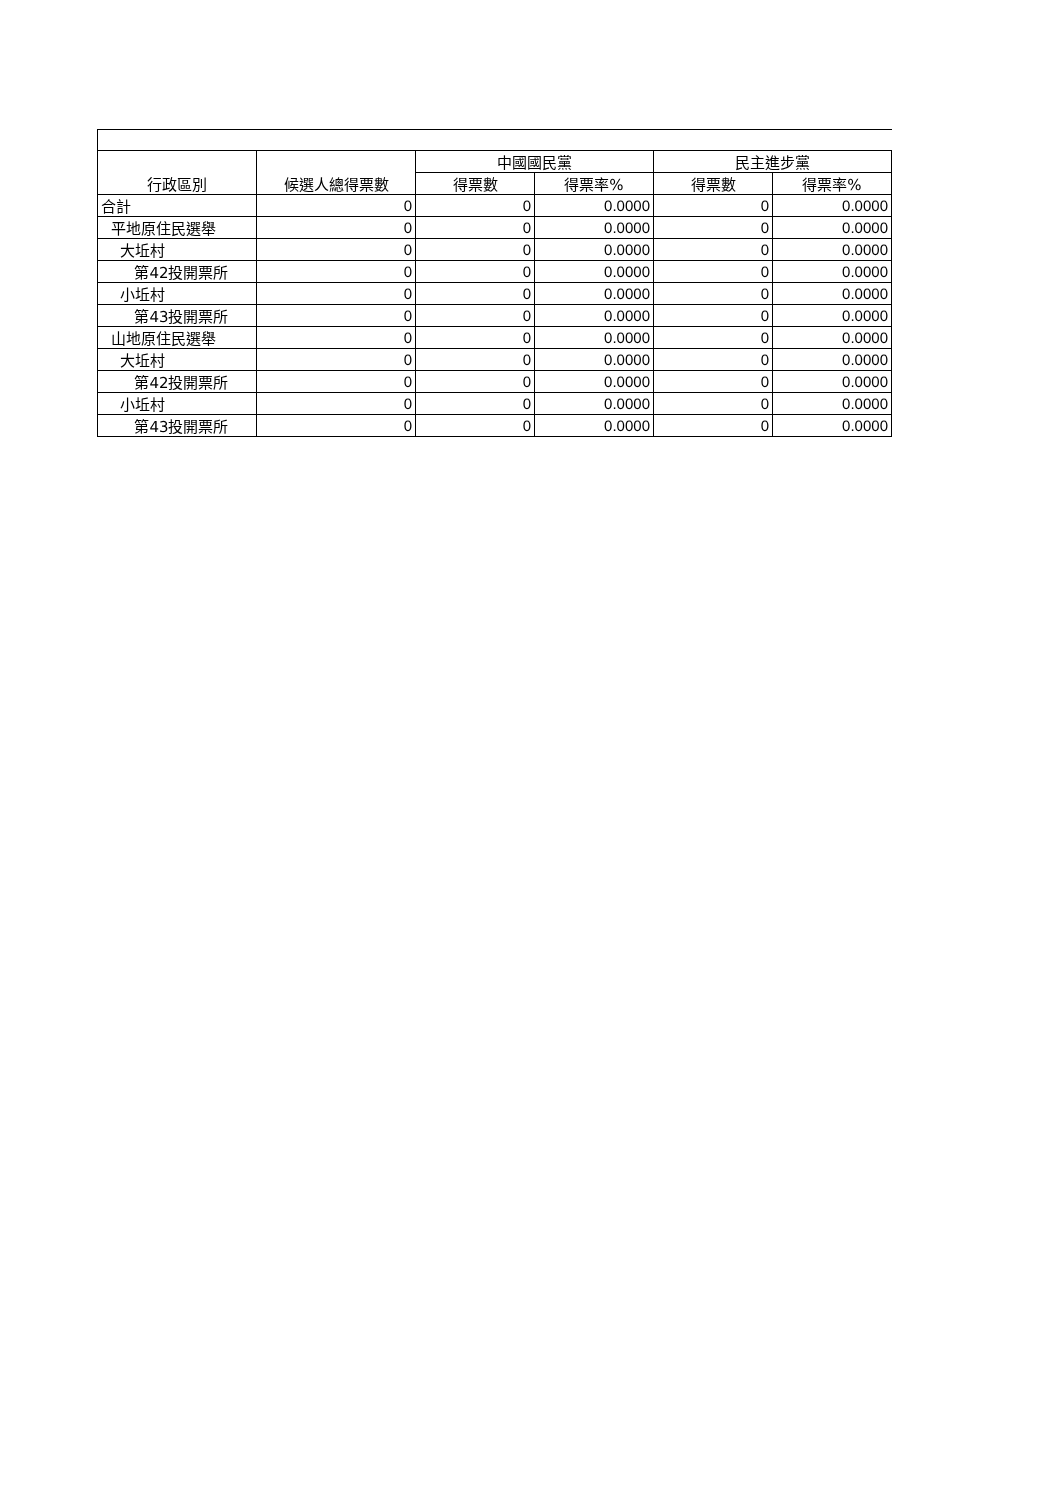| 行政區別 | 候選人總得票數 | 中國國民黨 | | 民主進步黨 | |
| --- | --- | --- | --- | --- | --- |
| | | 得票數 | 得票率% | 得票數 | 得票率% |
| 合計 | 0 | 0 | 0.0000 | 0 | 0.0000 |
| 平地原住民選舉 | 0 | 0 | 0.0000 | 0 | 0.0000 |
| 大坵村 | 0 | 0 | 0.0000 | 0 | 0.0000 |
| 第42投開票所 | 0 | 0 | 0.0000 | 0 | 0.0000 |
| 小坵村 | 0 | 0 | 0.0000 | 0 | 0.0000 |
| 第43投開票所 | 0 | 0 | 0.0000 | 0 | 0.0000 |
| 山地原住民選舉 | 0 | 0 | 0.0000 | 0 | 0.0000 |
| 大坵村 | 0 | 0 | 0.0000 | 0 | 0.0000 |
| 第42投開票所 | 0 | 0 | 0.0000 | 0 | 0.0000 |
| 小坵村 | 0 | 0 | 0.0000 | 0 | 0.0000 |
| 第43投開票所 | 0 | 0 | 0.0000 | 0 | 0.0000 |